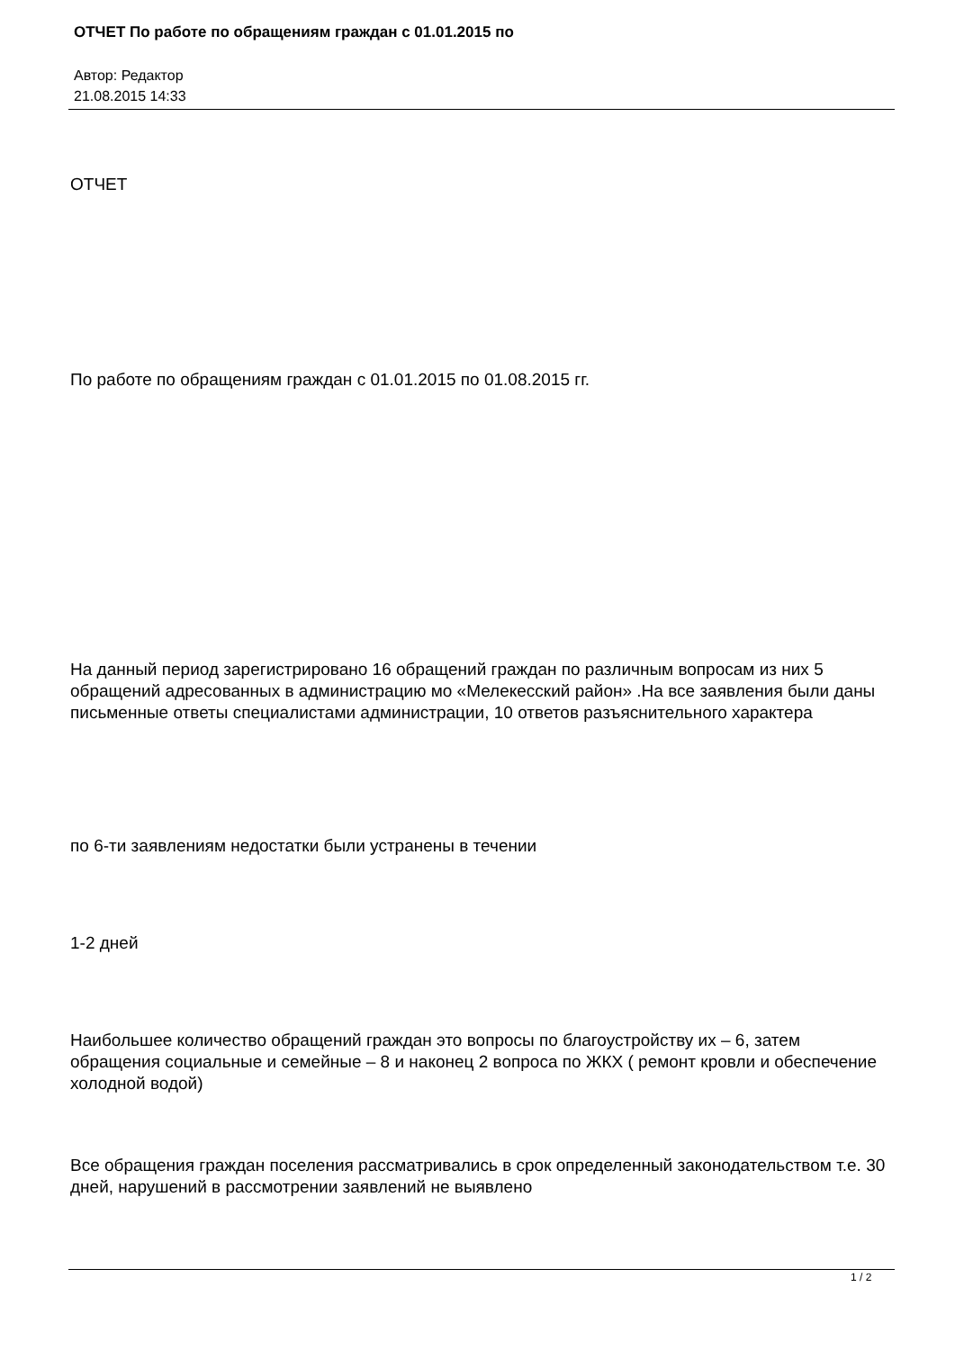ОТЧЕТ По работе по обращениям граждан с 01.01.2015 по
Автор: Редактор
21.08.2015 14:33
ОТЧЕТ
По работе по обращениям граждан с 01.01.2015 по 01.08.2015 гг.
На данный период зарегистрировано 16 обращений граждан по различным вопросам из них 5 обращений адресованных в администрацию мо «Мелекесский район» .На все заявления были даны письменные ответы специалистами администрации, 10 ответов разъяснительного характера
по 6-ти заявлениям недостатки были устранены в течении
1-2 дней
Наибольшее количество обращений граждан это вопросы по благоустройству их – 6, затем обращения социальные и семейные – 8 и наконец 2 вопроса по ЖКХ ( ремонт кровли и обеспечение холодной водой)
Все обращения граждан поселения рассматривались в срок определенный законодательством т.е. 30 дней, нарушений в рассмотрении заявлений не выявлено
1 / 2